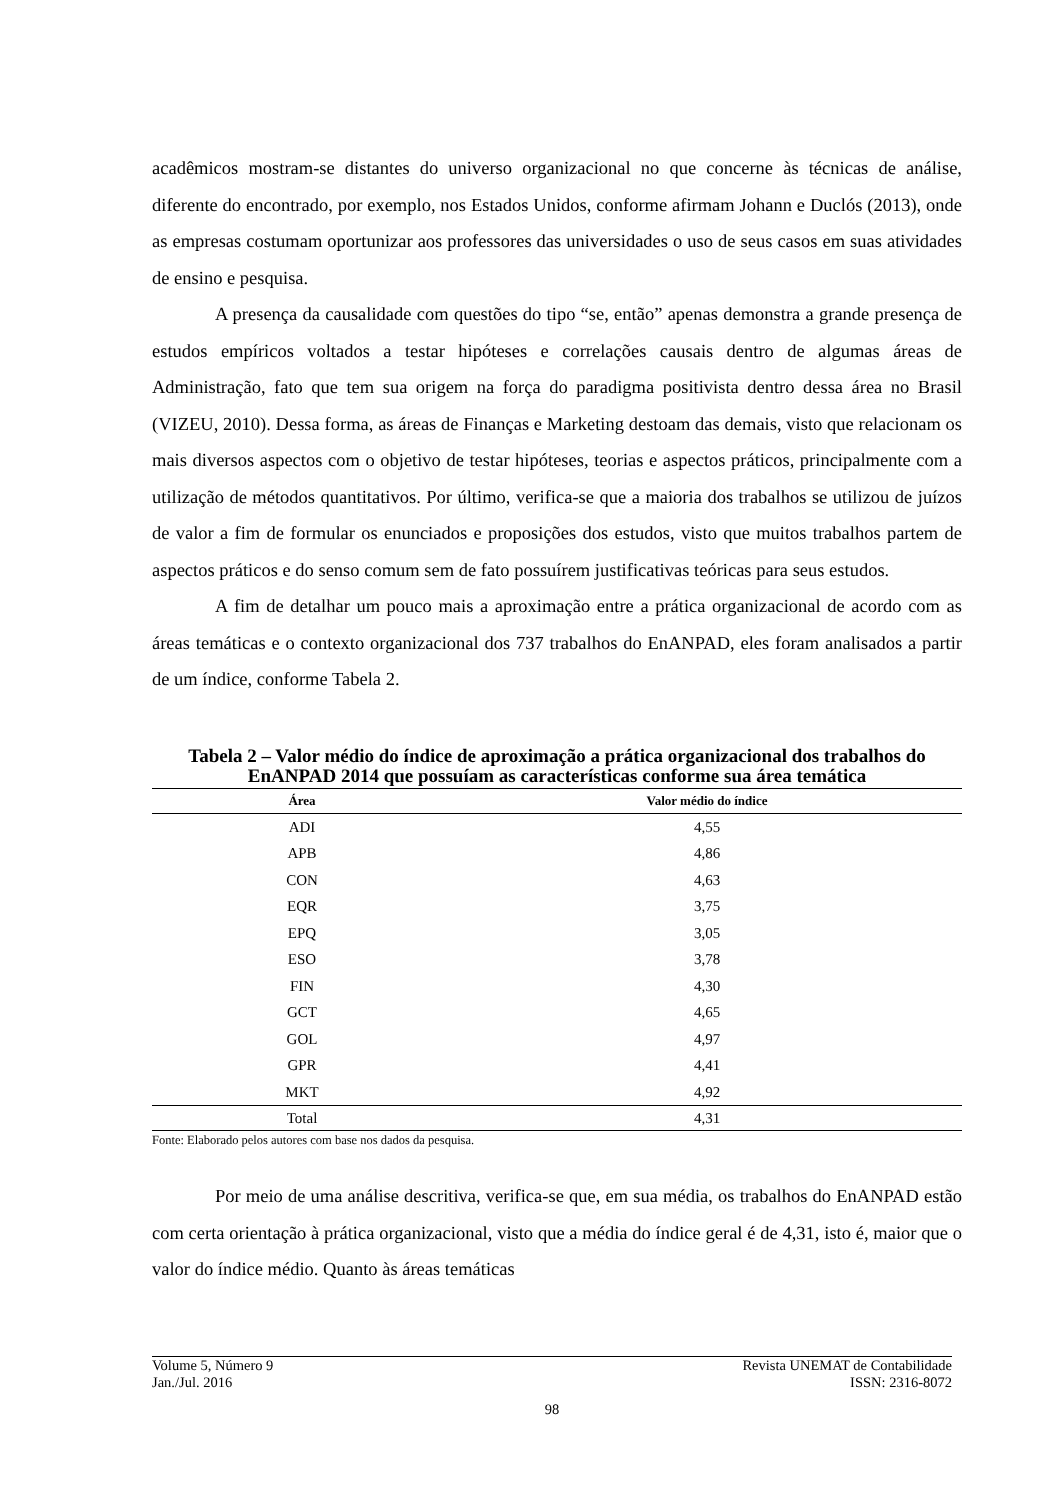acadêmicos mostram-se distantes do universo organizacional no que concerne às técnicas de análise, diferente do encontrado, por exemplo, nos Estados Unidos, conforme afirmam Johann e Duclós (2013), onde as empresas costumam oportunizar aos professores das universidades o uso de seus casos em suas atividades de ensino e pesquisa.
A presença da causalidade com questões do tipo “se, então” apenas demonstra a grande presença de estudos empíricos voltados a testar hipóteses e correlações causais dentro de algumas áreas de Administração, fato que tem sua origem na força do paradigma positivista dentro dessa área no Brasil (VIZEU, 2010). Dessa forma, as áreas de Finanças e Marketing destoam das demais, visto que relacionam os mais diversos aspectos com o objetivo de testar hipóteses, teorias e aspectos práticos, principalmente com a utilização de métodos quantitativos. Por último, verifica-se que a maioria dos trabalhos se utilizou de juízos de valor a fim de formular os enunciados e proposições dos estudos, visto que muitos trabalhos partem de aspectos práticos e do senso comum sem de fato possuírem justificativas teóricas para seus estudos.
A fim de detalhar um pouco mais a aproximação entre a prática organizacional de acordo com as áreas temáticas e o contexto organizacional dos 737 trabalhos do EnANPAD, eles foram analisados a partir de um índice, conforme Tabela 2.
Tabela 2 – Valor médio do índice de aproximação a prática organizacional dos trabalhos do EnANPAD 2014 que possuíam as características conforme sua área temática
| Área | Valor médio do índice |
| --- | --- |
| ADI | 4,55 |
| APB | 4,86 |
| CON | 4,63 |
| EQR | 3,75 |
| EPQ | 3,05 |
| ESO | 3,78 |
| FIN | 4,30 |
| GCT | 4,65 |
| GOL | 4,97 |
| GPR | 4,41 |
| MKT | 4,92 |
| Total | 4,31 |
Fonte: Elaborado pelos autores com base nos dados da pesquisa.
Por meio de uma análise descritiva, verifica-se que, em sua média, os trabalhos do EnANPAD estão com certa orientação à prática organizacional, visto que a média do índice geral é de 4,31, isto é, maior que o valor do índice médio. Quanto às áreas temáticas
Volume 5, Número 9 Revista UNEMAT de Contabilidade
Jan./Jul. 2016 ISSN: 2316-8072
98